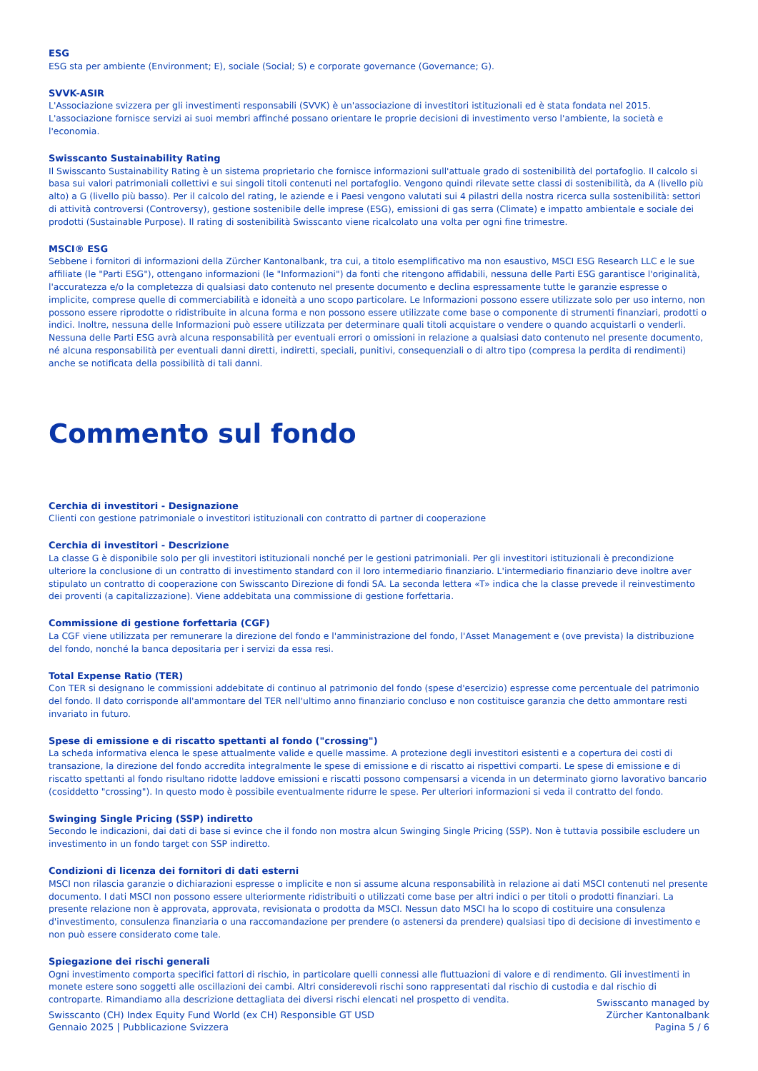ESG
ESG sta per ambiente (Environment; E), sociale (Social; S) e corporate governance (Governance; G).
SVVK-ASIR
L'Associazione svizzera per gli investimenti responsabili (SVVK) è un'associazione di investitori istituzionali ed è stata fondata nel 2015. L'associazione fornisce servizi ai suoi membri affinché possano orientare le proprie decisioni di investimento verso l'ambiente, la società e l'economia.
Swisscanto Sustainability Rating
Il Swisscanto Sustainability Rating è un sistema proprietario che fornisce informazioni sull'attuale grado di sostenibilità del portafoglio. Il calcolo si basa sui valori patrimoniali collettivi e sui singoli titoli contenuti nel portafoglio. Vengono quindi rilevate sette classi di sostenibilità, da A (livello più alto) a G (livello più basso). Per il calcolo del rating, le aziende e i Paesi vengono valutati sui 4 pilastri della nostra ricerca sulla sostenibilità: settori di attività controversi (Controversy), gestione sostenibile delle imprese (ESG), emissioni di gas serra (Climate) e impatto ambientale e sociale dei prodotti (Sustainable Purpose). Il rating di sostenibilità Swisscanto viene ricalcolato una volta per ogni fine trimestre.
MSCI® ESG
Sebbene i fornitori di informazioni della Zürcher Kantonalbank, tra cui, a titolo esemplificativo ma non esaustivo, MSCI ESG Research LLC e le sue affiliate (le "Parti ESG"), ottengano informazioni (le "Informazioni") da fonti che ritengono affidabili, nessuna delle Parti ESG garantisce l'originalità, l'accuratezza e/o la completezza di qualsiasi dato contenuto nel presente documento e declina espressamente tutte le garanzie espresse o implicite, comprese quelle di commerciabilità e idoneità a uno scopo particolare. Le Informazioni possono essere utilizzate solo per uso interno, non possono essere riprodotte o ridistribuite in alcuna forma e non possono essere utilizzate come base o componente di strumenti finanziari, prodotti o indici. Inoltre, nessuna delle Informazioni può essere utilizzata per determinare quali titoli acquistare o vendere o quando acquistarli o venderli. Nessuna delle Parti ESG avrà alcuna responsabilità per eventuali errori o omissioni in relazione a qualsiasi dato contenuto nel presente documento, né alcuna responsabilità per eventuali danni diretti, indiretti, speciali, punitivi, consequenziali o di altro tipo (compresa la perdita di rendimenti) anche se notificata della possibilità di tali danni.
Commento sul fondo
Cerchia di investitori - Designazione
Clienti con gestione patrimoniale o investitori istituzionali con contratto di partner di cooperazione
Cerchia di investitori - Descrizione
La classe G è disponibile solo per gli investitori istituzionali nonché per le gestioni patrimoniali. Per gli investitori istituzionali è precondizione ulteriore la conclusione di un contratto di investimento standard con il loro intermediario finanziario. L'intermediario finanziario deve inoltre aver stipulato un contratto di cooperazione con Swisscanto Direzione di fondi SA. La seconda lettera «T» indica che la classe prevede il reinvestimento dei proventi (a capitalizzazione). Viene addebitata una commissione di gestione forfettaria.
Commissione di gestione forfettaria (CGF)
La CGF viene utilizzata per remunerare la direzione del fondo e l'amministrazione del fondo, l'Asset Management e (ove prevista) la distribuzione del fondo, nonché la banca depositaria per i servizi da essa resi.
Total Expense Ratio (TER)
Con TER si designano le commissioni addebitate di continuo al patrimonio del fondo (spese d'esercizio) espresse come percentuale del patrimonio del fondo. Il dato corrisponde all'ammontare del TER nell'ultimo anno finanziario concluso e non costituisce garanzia che detto ammontare resti invariato in futuro.
Spese di emissione e di riscatto spettanti al fondo ("crossing")
La scheda informativa elenca le spese attualmente valide e quelle massime. A protezione degli investitori esistenti e a copertura dei costi di transazione, la direzione del fondo accredita integralmente le spese di emissione e di riscatto ai rispettivi comparti. Le spese di emissione e di riscatto spettanti al fondo risultano ridotte laddove emissioni e riscatti possono compensarsi a vicenda in un determinato giorno lavorativo bancario (cosiddetto "crossing"). In questo modo è possibile eventualmente ridurre le spese. Per ulteriori informazioni si veda il contratto del fondo.
Swinging Single Pricing (SSP) indiretto
Secondo le indicazioni, dai dati di base si evince che il fondo non mostra alcun Swinging Single Pricing (SSP). Non è tuttavia possibile escludere un investimento in un fondo target con SSP indiretto.
Condizioni di licenza dei fornitori di dati esterni
MSCI non rilascia garanzie o dichiarazioni espresse o implicite e non si assume alcuna responsabilità in relazione ai dati MSCI contenuti nel presente documento. I dati MSCI non possono essere ulteriormente ridistribuiti o utilizzati come base per altri indici o per titoli o prodotti finanziari. La presente relazione non è approvata, approvata, revisionata o prodotta da MSCI. Nessun dato MSCI ha lo scopo di costituire una consulenza d'investimento, consulenza finanziaria o una raccomandazione per prendere (o astenersi da prendere) qualsiasi tipo di decisione di investimento e non può essere considerato come tale.
Spiegazione dei rischi generali
Ogni investimento comporta specifici fattori di rischio, in particolare quelli connessi alle fluttuazioni di valore e di rendimento. Gli investimenti in monete estere sono soggetti alle oscillazioni dei cambi. Altri considerevoli rischi sono rappresentati dal rischio di custodia e dal rischio di controparte. Rimandiamo alla descrizione dettagliata dei diversi rischi elencati nel prospetto di vendita.
Swisscanto (CH) Index Equity Fund World (ex CH) Responsible GT USD
Gennaio 2025 | Pubblicazione Svizzera
Swisscanto managed by
Zürcher Kantonalbank
Pagina 5 / 6